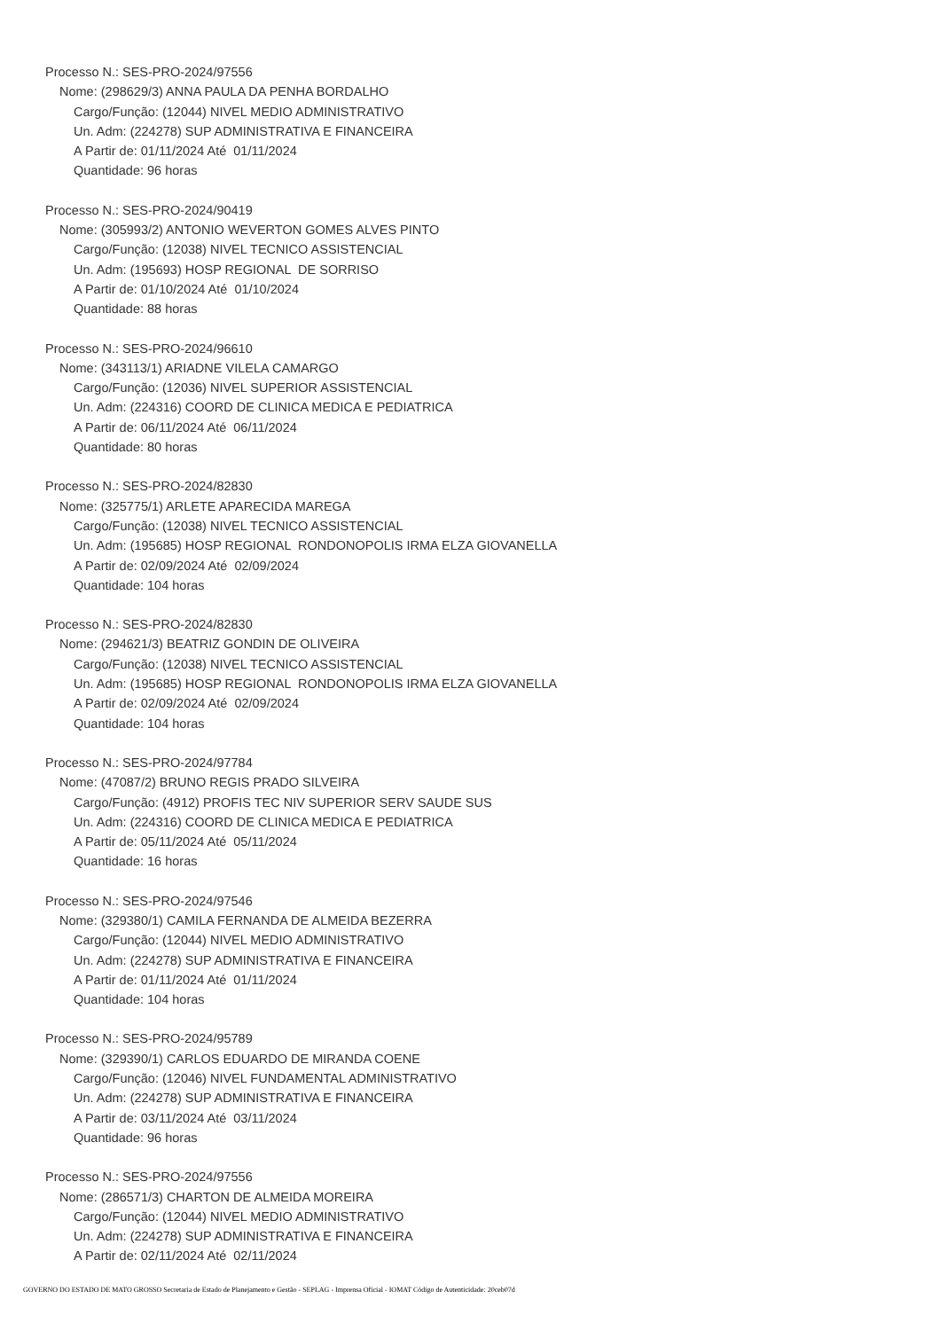Processo N.: SES-PRO-2024/97556
Nome: (298629/3) ANNA PAULA DA PENHA BORDALHO
Cargo/Função: (12044) NIVEL MEDIO ADMINISTRATIVO
Un. Adm: (224278) SUP ADMINISTRATIVA E FINANCEIRA
A Partir de: 01/11/2024 Até 01/11/2024
Quantidade: 96 horas
Processo N.: SES-PRO-2024/90419
Nome: (305993/2) ANTONIO WEVERTON GOMES ALVES PINTO
Cargo/Função: (12038) NIVEL TECNICO ASSISTENCIAL
Un. Adm: (195693) HOSP REGIONAL DE SORRISO
A Partir de: 01/10/2024 Até 01/10/2024
Quantidade: 88 horas
Processo N.: SES-PRO-2024/96610
Nome: (343113/1) ARIADNE VILELA CAMARGO
Cargo/Função: (12036) NIVEL SUPERIOR ASSISTENCIAL
Un. Adm: (224316) COORD DE CLINICA MEDICA E PEDIATRICA
A Partir de: 06/11/2024 Até 06/11/2024
Quantidade: 80 horas
Processo N.: SES-PRO-2024/82830
Nome: (325775/1) ARLETE APARECIDA MAREGA
Cargo/Função: (12038) NIVEL TECNICO ASSISTENCIAL
Un. Adm: (195685) HOSP REGIONAL RONDONOPOLIS IRMA ELZA GIOVANELLA
A Partir de: 02/09/2024 Até 02/09/2024
Quantidade: 104 horas
Processo N.: SES-PRO-2024/82830
Nome: (294621/3) BEATRIZ GONDIN DE OLIVEIRA
Cargo/Função: (12038) NIVEL TECNICO ASSISTENCIAL
Un. Adm: (195685) HOSP REGIONAL RONDONOPOLIS IRMA ELZA GIOVANELLA
A Partir de: 02/09/2024 Até 02/09/2024
Quantidade: 104 horas
Processo N.: SES-PRO-2024/97784
Nome: (47087/2) BRUNO REGIS PRADO SILVEIRA
Cargo/Função: (4912) PROFIS TEC NIV SUPERIOR SERV SAUDE SUS
Un. Adm: (224316) COORD DE CLINICA MEDICA E PEDIATRICA
A Partir de: 05/11/2024 Até 05/11/2024
Quantidade: 16 horas
Processo N.: SES-PRO-2024/97546
Nome: (329380/1) CAMILA FERNANDA DE ALMEIDA BEZERRA
Cargo/Função: (12044) NIVEL MEDIO ADMINISTRATIVO
Un. Adm: (224278) SUP ADMINISTRATIVA E FINANCEIRA
A Partir de: 01/11/2024 Até 01/11/2024
Quantidade: 104 horas
Processo N.: SES-PRO-2024/95789
Nome: (329390/1) CARLOS EDUARDO DE MIRANDA COENE
Cargo/Função: (12046) NIVEL FUNDAMENTAL ADMINISTRATIVO
Un. Adm: (224278) SUP ADMINISTRATIVA E FINANCEIRA
A Partir de: 03/11/2024 Até 03/11/2024
Quantidade: 96 horas
Processo N.: SES-PRO-2024/97556
Nome: (286571/3) CHARTON DE ALMEIDA MOREIRA
Cargo/Função: (12044) NIVEL MEDIO ADMINISTRATIVO
Un. Adm: (224278) SUP ADMINISTRATIVA E FINANCEIRA
A Partir de: 02/11/2024 Até 02/11/2024
GOVERNO DO ESTADO DE MATO GROSSO Secretaria de Estado de Planejamento e Gestão - SEPLAG - Imprensa Oficial - IOMAT Código de Autenticidade: 20ceb07d